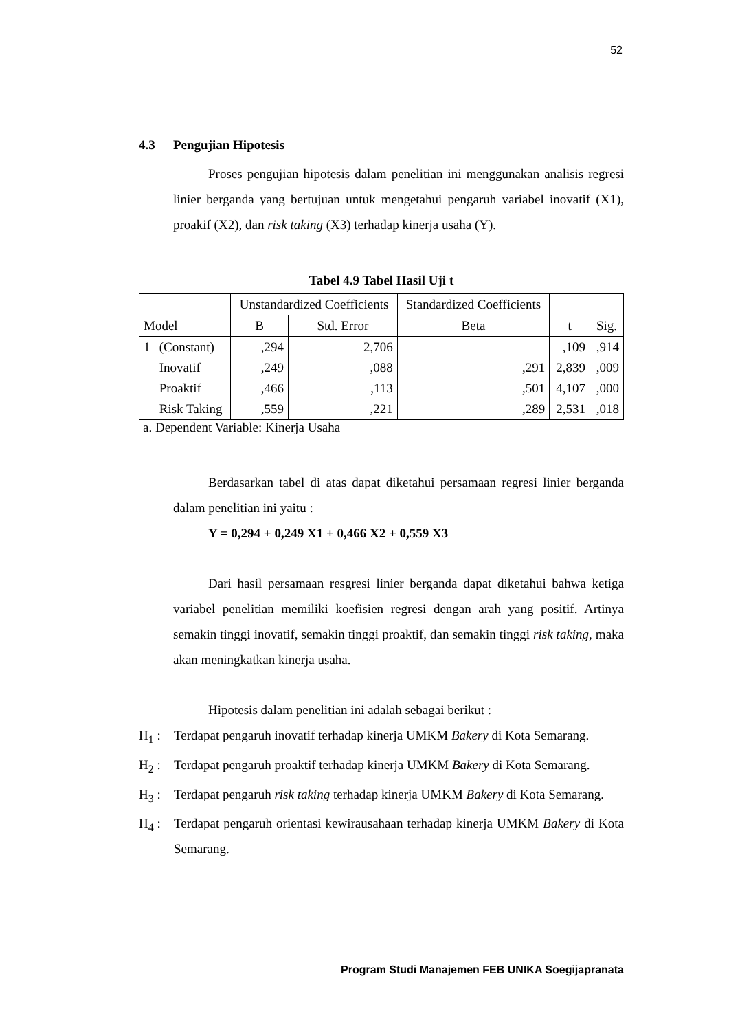52
4.3 Pengujian Hipotesis
Proses pengujian hipotesis dalam penelitian ini menggunakan analisis regresi linier berganda yang bertujuan untuk mengetahui pengaruh variabel inovatif (X1), proakif (X2), dan risk taking (X3) terhadap kinerja usaha (Y).
Tabel 4.9 Tabel Hasil Uji t
| | | Unstandardized Coefficients | | Standardized Coefficients | | |
| --- | --- | --- | --- | --- | --- | --- |
| Model | | B | Std. Error | Beta | t | Sig. |
| 1 | (Constant) | ,294 | 2,706 | | ,109 | ,914 |
| | Inovatif | ,249 | ,088 | ,291 | 2,839 | ,009 |
| | Proaktif | ,466 | ,113 | ,501 | 4,107 | ,000 |
| | Risk Taking | ,559 | ,221 | ,289 | 2,531 | ,018 |
a. Dependent Variable: Kinerja Usaha
Berdasarkan tabel di atas dapat diketahui persamaan regresi linier berganda dalam penelitian ini yaitu :
Y = 0,294 + 0,249 X1 + 0,466 X2 + 0,559 X3
Dari hasil persamaan resgresi linier berganda dapat diketahui bahwa ketiga variabel penelitian memiliki koefisien regresi dengan arah yang positif. Artinya semakin tinggi inovatif, semakin tinggi proaktif, dan semakin tinggi risk taking, maka akan meningkatkan kinerja usaha.
Hipotesis dalam penelitian ini adalah sebagai berikut :
H<sub>1</sub> : Terdapat pengaruh inovatif terhadap kinerja UMKM Bakery di Kota Semarang.
H<sub>2</sub> : Terdapat pengaruh proaktif terhadap kinerja UMKM Bakery di Kota Semarang.
H<sub>3</sub> : Terdapat pengaruh risk taking terhadap kinerja UMKM Bakery di Kota Semarang.
H<sub>4</sub> : Terdapat pengaruh orientasi kewirausahaan terhadap kinerja UMKM Bakery di Kota Semarang.
Program Studi Manajemen FEB UNIKA Soegijapranata